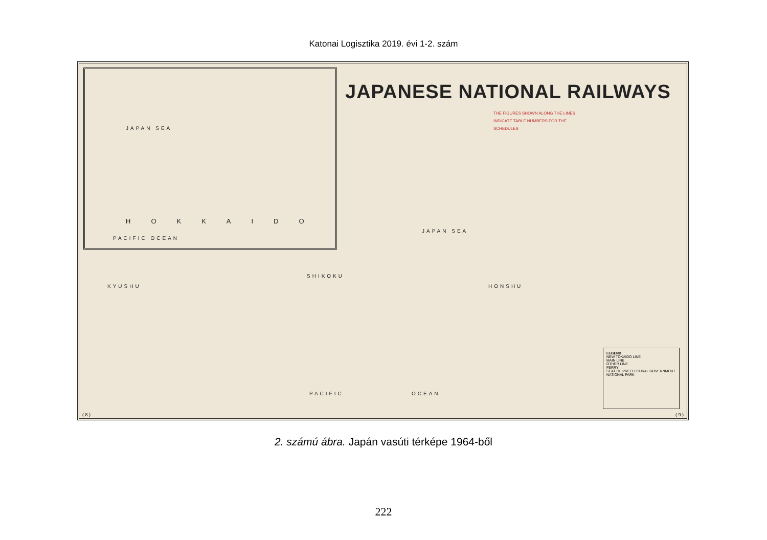Katonai Logisztika 2019. évi 1-2. szám
JAPAN SEA
HOKKAIDO
PACIFIC OCEAN
JAPANESE NATIONAL RAILWAYS
THE FIGURES SHOWN ALONG THE LINES INDICATE TABLE NUMBERS FOR THE SCHEDULES
JAPAN SEA
SHIKOKU
KYUSHU HONSHU
PACIFIC OCEAN
LEGEND
NEW TOKAIDO LINE
MAIN LINE
OTHER LINE
FERRY
SEAT OF PREFECTURAL GOVERNMENT
NATIONAL PARK
( 8 ) ( 9 )
2. számú ábra. Japán vasúti térképe 1964-ből
222